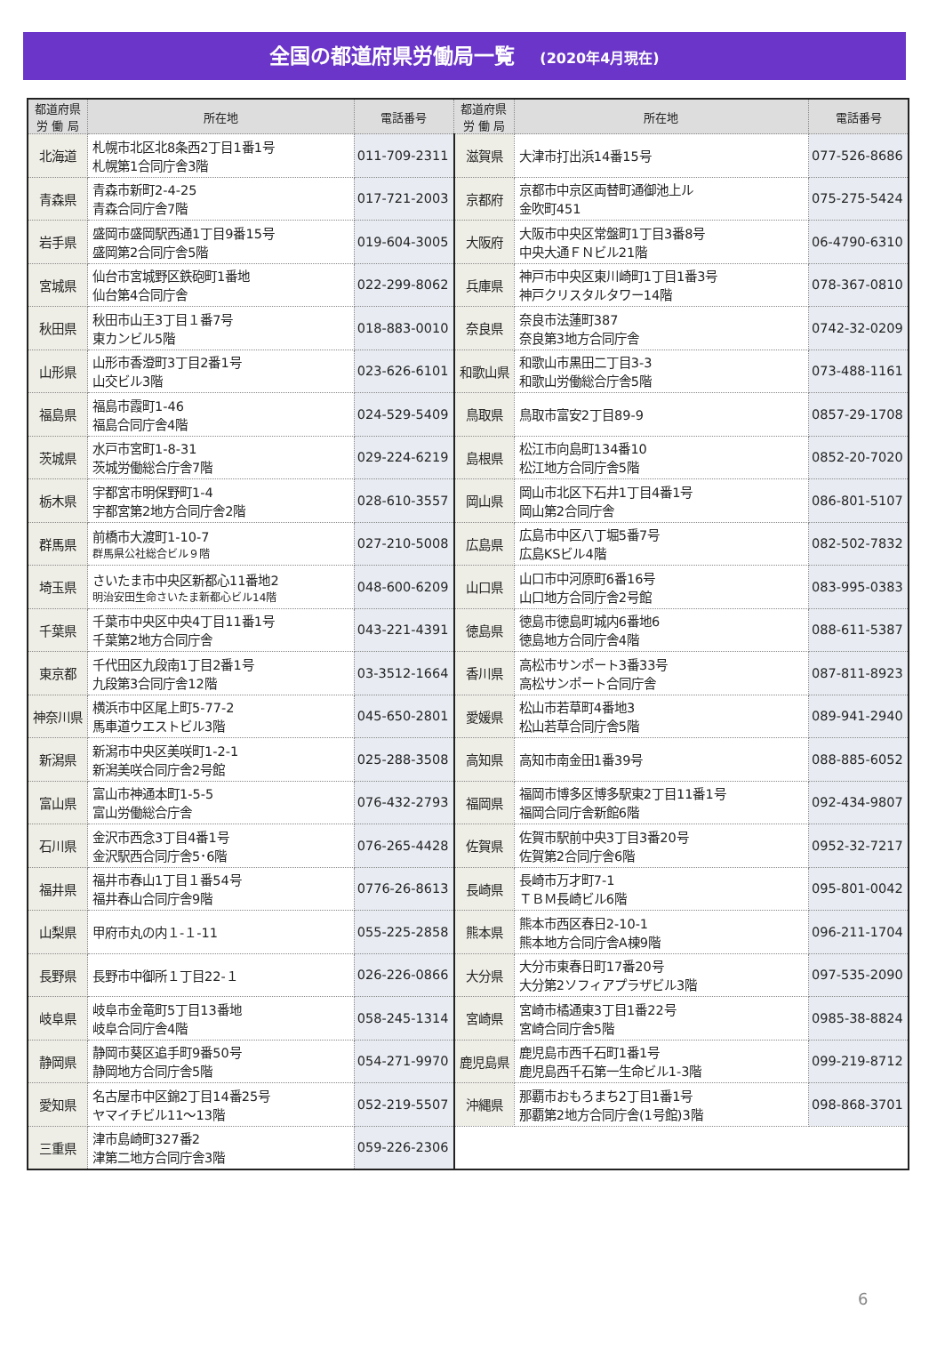全国の都道府県労働局一覧 (2020年4月現在)
| 都道府県 労 働 局 | 所在地 | 電話番号 | 都道府県 労 働 局 | 所在地 | 電話番号 |
| --- | --- | --- | --- | --- | --- |
| 北海道 | 札幌市北区北8条西2丁目1番1号 札幌第1合同庁舎3階 | 011-709-2311 | 滋賀県 | 大津市打出浜14番15号 | 077-526-8686 |
| 青森県 | 青森市新町2-4-25 青森合同庁舎7階 | 017-721-2003 | 京都府 | 京都市中京区両替町通御池上ル 金吹町451 | 075-275-5424 |
| 岩手県 | 盛岡市盛岡駅西通1丁目9番15号 盛岡第2合同庁舎5階 | 019-604-3005 | 大阪府 | 大阪市中央区常盤町1丁目3番8号 中央大通ＦＮビル21階 | 06-4790-6310 |
| 宮城県 | 仙台市宮城野区鉄砲町1番地 仙台第4合同庁舎 | 022-299-8062 | 兵庫県 | 神戸市中央区東川崎町1丁目1番3号 神戸クリスタルタワー14階 | 078-367-0810 |
| 秋田県 | 秋田市山王3丁目１番7号 東カンビル5階 | 018-883-0010 | 奈良県 | 奈良市法蓮町387 奈良第3地方合同庁舎 | 0742-32-0209 |
| 山形県 | 山形市香澄町3丁目2番1号 山交ビル3階 | 023-626-6101 | 和歌山県 | 和歌山市黒田二丁目3-3 和歌山労働総合庁舎5階 | 073-488-1161 |
| 福島県 | 福島市霞町1-46 福島合同庁舎4階 | 024-529-5409 | 鳥取県 | 鳥取市富安2丁目89-9 | 0857-29-1708 |
| 茨城県 | 水戸市宮町1-8-31 茨城労働総合庁舎7階 | 029-224-6219 | 島根県 | 松江市向島町134番10 松江地方合同庁舎5階 | 0852-20-7020 |
| 栃木県 | 宇都宮市明保野町1-4 宇都宮第2地方合同庁舎2階 | 028-610-3557 | 岡山県 | 岡山市北区下石井1丁目4番1号 岡山第2合同庁舎 | 086-801-5107 |
| 群馬県 | 前橋市大渡町1-10-7 群馬県公社総合ビル９階 | 027-210-5008 | 広島県 | 広島市中区八丁堀5番7号 広島KSビル4階 | 082-502-7832 |
| 埼玉県 | さいたま市中央区新都心11番地2 明治安田生命さいたま新都心ビル14階 | 048-600-6209 | 山口県 | 山口市中河原町6番16号 山口地方合同庁舎2号館 | 083-995-0383 |
| 千葉県 | 千葉市中央区中央4丁目11番1号 千葉第2地方合同庁舎 | 043-221-4391 | 徳島県 | 徳島市徳島町城内6番地6 徳島地方合同庁舎4階 | 088-611-5387 |
| 東京都 | 千代田区九段南1丁目2番1号 九段第3合同庁舎12階 | 03-3512-1664 | 香川県 | 高松市サンポート3番33号 高松サンポート合同庁舎 | 087-811-8923 |
| 神奈川県 | 横浜市中区尾上町5-77-2 馬車道ウエストビル3階 | 045-650-2801 | 愛媛県 | 松山市若草町4番地3 松山若草合同庁舎5階 | 089-941-2940 |
| 新潟県 | 新潟市中央区美咲町1-2-1 新潟美咲合同庁舎2号館 | 025-288-3508 | 高知県 | 高知市南金田1番39号 | 088-885-6052 |
| 富山県 | 富山市神通本町1-5-5 富山労働総合庁舎 | 076-432-2793 | 福岡県 | 福岡市博多区博多駅東2丁目11番1号 福岡合同庁舎新館6階 | 092-434-9807 |
| 石川県 | 金沢市西念3丁目4番1号 金沢駅西合同庁舎5･6階 | 076-265-4428 | 佐賀県 | 佐賀市駅前中央3丁目3番20号 佐賀第2合同庁舎6階 | 0952-32-7217 |
| 福井県 | 福井市春山1丁目１番54号 福井春山合同庁舎9階 | 0776-26-8613 | 長崎県 | 長崎市万才町7-1 ＴＢＭ長崎ビル6階 | 095-801-0042 |
| 山梨県 | 甲府市丸の内１-１-11 | 055-225-2858 | 熊本県 | 熊本市西区春日2-10-1 熊本地方合同庁舎A棟9階 | 096-211-1704 |
| 長野県 | 長野市中御所１丁目22-１ | 026-226-0866 | 大分県 | 大分市東春日町17番20号 大分第2ソフィアプラザビル3階 | 097-535-2090 |
| 岐阜県 | 岐阜市金竜町5丁目13番地 岐阜合同庁舎4階 | 058-245-1314 | 宮崎県 | 宮崎市橘通東3丁目1番22号 宮崎合同庁舎5階 | 0985-38-8824 |
| 静岡県 | 静岡市葵区追手町9番50号 静岡地方合同庁舎5階 | 054-271-9970 | 鹿児島県 | 鹿児島市西千石町1番1号 鹿児島西千石第一生命ビル1-3階 | 099-219-8712 |
| 愛知県 | 名古屋市中区錦2丁目14番25号 ヤマイチビル11～13階 | 052-219-5507 | 沖縄県 | 那覇市おもろまち2丁目1番1号 那覇第2地方合同庁舎(1号館)3階 | 098-868-3701 |
| 三重県 | 津市島崎町327番2 津第二地方合同庁舎3階 | 059-226-2306 | | | |
6